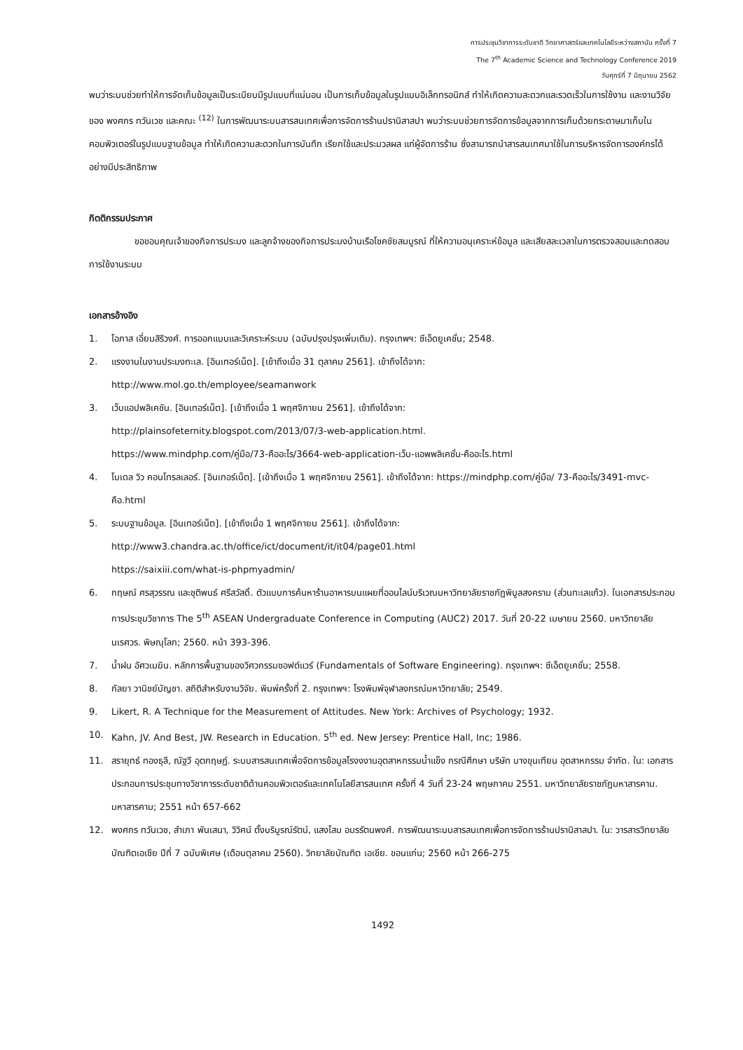การประชุมวิชาการระดับชาติ วิทยาศาสตร์และเทคโนโลยีระหว่างสถาบัน ครั้งที่ 7
The 7<sup>th</sup> Academic Science and Technology Conference 2019
วันศุกร์ที่ 7 มิถุนายน 2562
พบว่าระบบช่วยทำให้การจัดเก็บข้อมูลเป็นระเบียบมีรูปแบบที่แน่นอน เป็นการเก็บข้อมูลในรูปแบบอิเล็กทรอนิกส์ ทำให้เกิดความสะดวกและรวดเร็วในการใช้งาน และงานวิจัยของ พงศกร ทวันเวช และคณะ <sup>(12)</sup> ในการพัฒนาระบบสารสนเทศเพื่อการจัดการร้านปรานิสาสปา พบว่าระบบช่วยการจัดการข้อมูลจากการเก็บด้วยกระดาษมาเก็บในคอมพิวเตอร์ในรูปแบบฐานข้อมูล ทำให้เกิดความสะดวกในการบันทึก เรียกใช้และประมวลผล แก่ผู้จัดการร้าน ซึ่งสามารถนำสารสนเทศมาใช้ในการบริหารจัดการองค์กรได้อย่างมีประสิทธิภาพ
กิตติกรรมประกาศ
ขอขอบคุณเจ้าของกิจการประมง และลูกจ้างของกิจการประมงบ้านเรือโชคชัยสมบูรณ์ ที่ให้ความอนุเคราะห์ข้อมูล และเสียสละเวลาในการตรวจสอบและทดสอบการใช้งานระบบ
เอกสารอ้างอิง
1. โอภาส เอี่ยมสิริวงศ์. การออกแบบและวิเคราะห์ระบบ (ฉบับปรุงปรุงเพิ่มเติม). กรุงเทพฯ: ซีเอ็ดยูเคชั่น; 2548.
2. แรงงานในงานประมงทะเล. [อินเทอร์เน็ต]. [เข้าถึงเมื่อ 31 ตุลาคม 2561]. เข้าถึงได้จาก:
http://www.mol.go.th/employee/seamanwork
3. เว็บแอปพลิเคชัน. [อินเทอร์เน็ต]. [เข้าถึงเมื่อ 1 พฤศจิกายน 2561]. เข้าถึงได้จาก:
http://plainsofeternity.blogspot.com/2013/07/3-web-application.html.
https://www.mindphp.com/คู่มือ/73-คืออะไร/3664-web-application-เว็บ-แอพพลิเคชั่น-คืออะไร.html
4. โมเดล วิว คอนโทรลเลอร์. [อินเทอร์เน็ต]. [เข้าถึงเมื่อ 1 พฤศจิกายน 2561]. เข้าถึงได้จาก: https://mindphp.com/คู่มือ/ 73-คืออะไร/3491-mvc-คือ.html
5. ระบบฐานข้อมูล. [อินเทอร์เน็ต]. [เข้าถึงเมื่อ 1 พฤศจิกายน 2561]. เข้าถึงได้จาก:
http://www3.chandra.ac.th/office/ict/document/it/it04/page01.html
https://saixiii.com/what-is-phpmyadmin/
6. กฤษณ์ ศรสุวรรณ และชุติพนธ์ ศรีสวัสดิ์. ตัวแบบการค้นหาร้านอาหารบนแผยที่ออนไลน์บริเวณมหาวิทยาลัยราชภัฏพิบูลสงคราม (ส่วนทะเลแก้ว). ในเอกสารประกอบการประชุมวิชาการ The 5<sup>th</sup> ASEAN Undergraduate Conference in Computing (AUC2) 2017. วันที่ 20-22 เมษายน 2560. มหาวิทยาลัยนเรศวร. พิษณุโลก; 2560. หน้า 393-396.
7. น้ำฝน อัศวเมฆิน. หลักการพื้นฐานของวิศวกรรมซอฟต์แวร์ (Fundamentals of Software Engineering). กรุงเทพฯ: ซีเอ็ดยูเคชั่น; 2558.
8. กัลยา วานิชย์บัญชา. สถิติสำหรับงานวิจัย. พิมพ์ครั้งที่ 2. กรุงเทพฯ: โรงพิมพ์จุฬาลงกรณ์มหาวิทยาลัย; 2549.
9. Likert, R. A Technique for the Measurement of Attitudes. New York: Archives of Psychology; 1932.
10. Kahn, JV. And Best, JW. Research in Education. 5<sup>th</sup> ed. New Jersey: Prentice Hall, Inc; 1986.
11. สรายุทธ์ ทองธุลี, ณัฐวี อุตกฤษฏ์. ระบบสารสนเทศเพื่อจัดการข้อมูลโรงงงานอุตสาหกรรมน้ำแข็ง กรณีศึกษา บริษัท บางขุนเทียน อุตสาหกรรม จำกัด. ใน: เอกสารประกอบการประชุมทางวิชาการระดับชาติด้านคอมพิวเตอร์และเทคโนโลยีสารสนเทศ ครั้งที่ 4 วันที่ 23-24 พฤษภาคม 2551. มหาวิทยาลัยราชภัฏมหาสารคาม. มหาสารคาม; 2551 หน้า 657-662
12. พงศกร ทวันเวช, สำเภา พันเสนา, วิวิศน์ ตั้งบริบูรณ์รัตน์, แสงโสม อมรรัตนพงศ์. การพัฒนาระบบสารสนเทศเพื่อการจัดการร้านปรานิสาสปา. ใน: วารสารวิทยาลัยบัณฑิตเอเชีย ปีที่ 7 ฉบับพิเศษ (เดือนตุลาคม 2560). วิทยาลัยบัณฑิต เอเชีย. ขอนแก่น; 2560 หน้า 266-275
1492